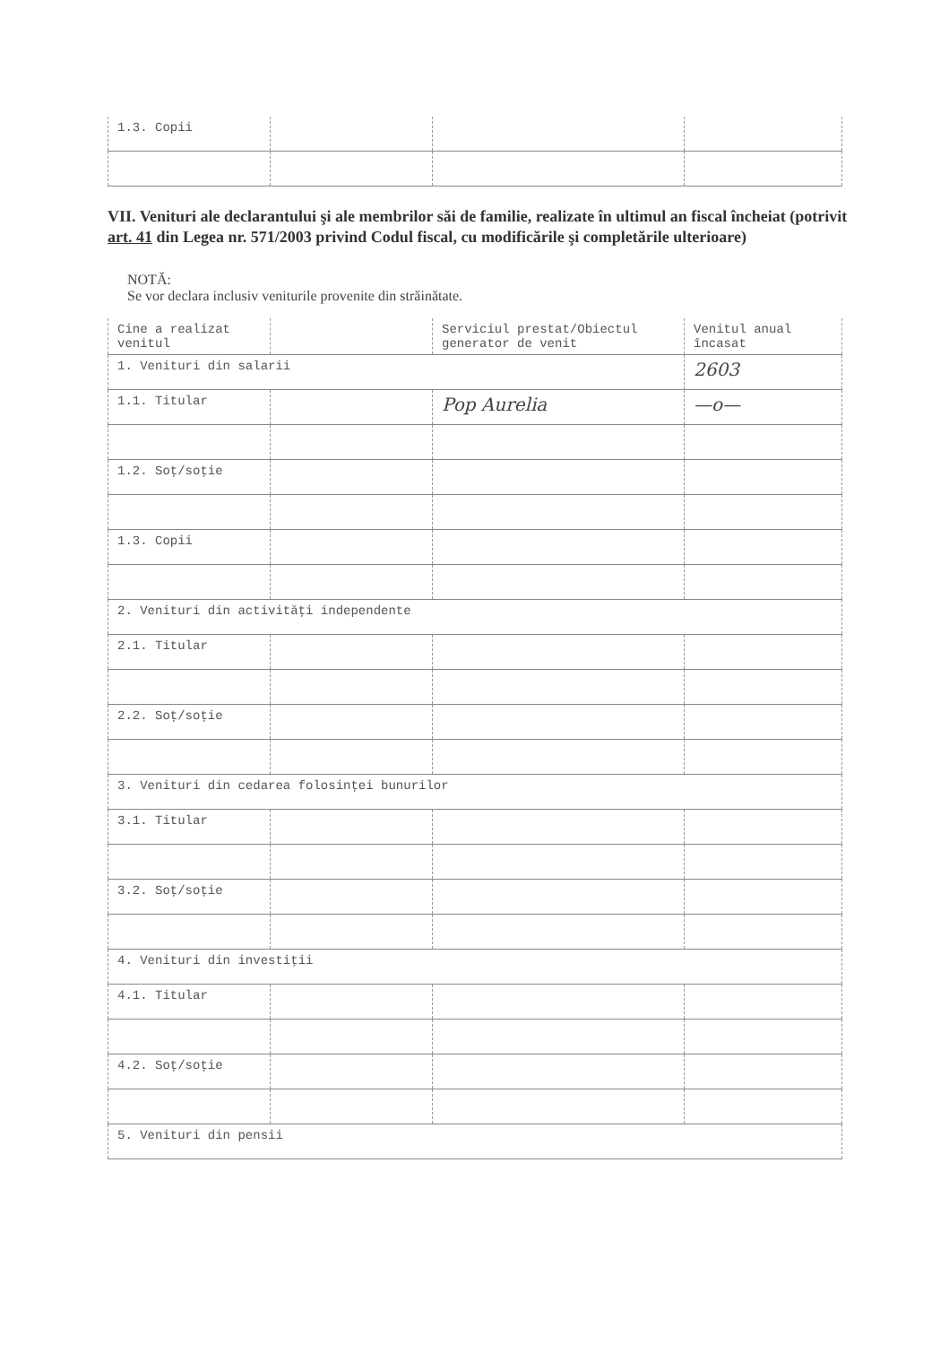| 1.3. Copii | | | |
VII. Venituri ale declarantului şi ale membrilor săi de familie, realizate în ultimul an fiscal încheiat (potrivit art. 41 din Legea nr. 571/2003 privind Codul fiscal, cu modificările şi completările ulterioare)
NOTĂ:
Se vor declara inclusiv veniturile provenite din străinătate.
| Cine a realizat venitul | | Serviciul prestat/Obiectul generator de venit | Venitul anual încasat |
| --- | --- | --- | --- |
| 1. Venituri din salarii | | | 2603 |
| 1.1. Titular | | Pop Aurelia | —o— |
| 1.2. Soţ/soţie | | | |
| 1.3. Copii | | | |
| 2. Venituri din activităţi independente | | | |
| 2.1. Titular | | | |
| 2.2. Soţ/soţie | | | |
| 3. Venituri din cedarea folosinţei bunurilor | | | |
| 3.1. Titular | | | |
| 3.2. Soţ/soţie | | | |
| 4. Venituri din investiţii | | | |
| 4.1. Titular | | | |
| 4.2. Soţ/soţie | | | |
| 5. Venituri din pensii | | | |